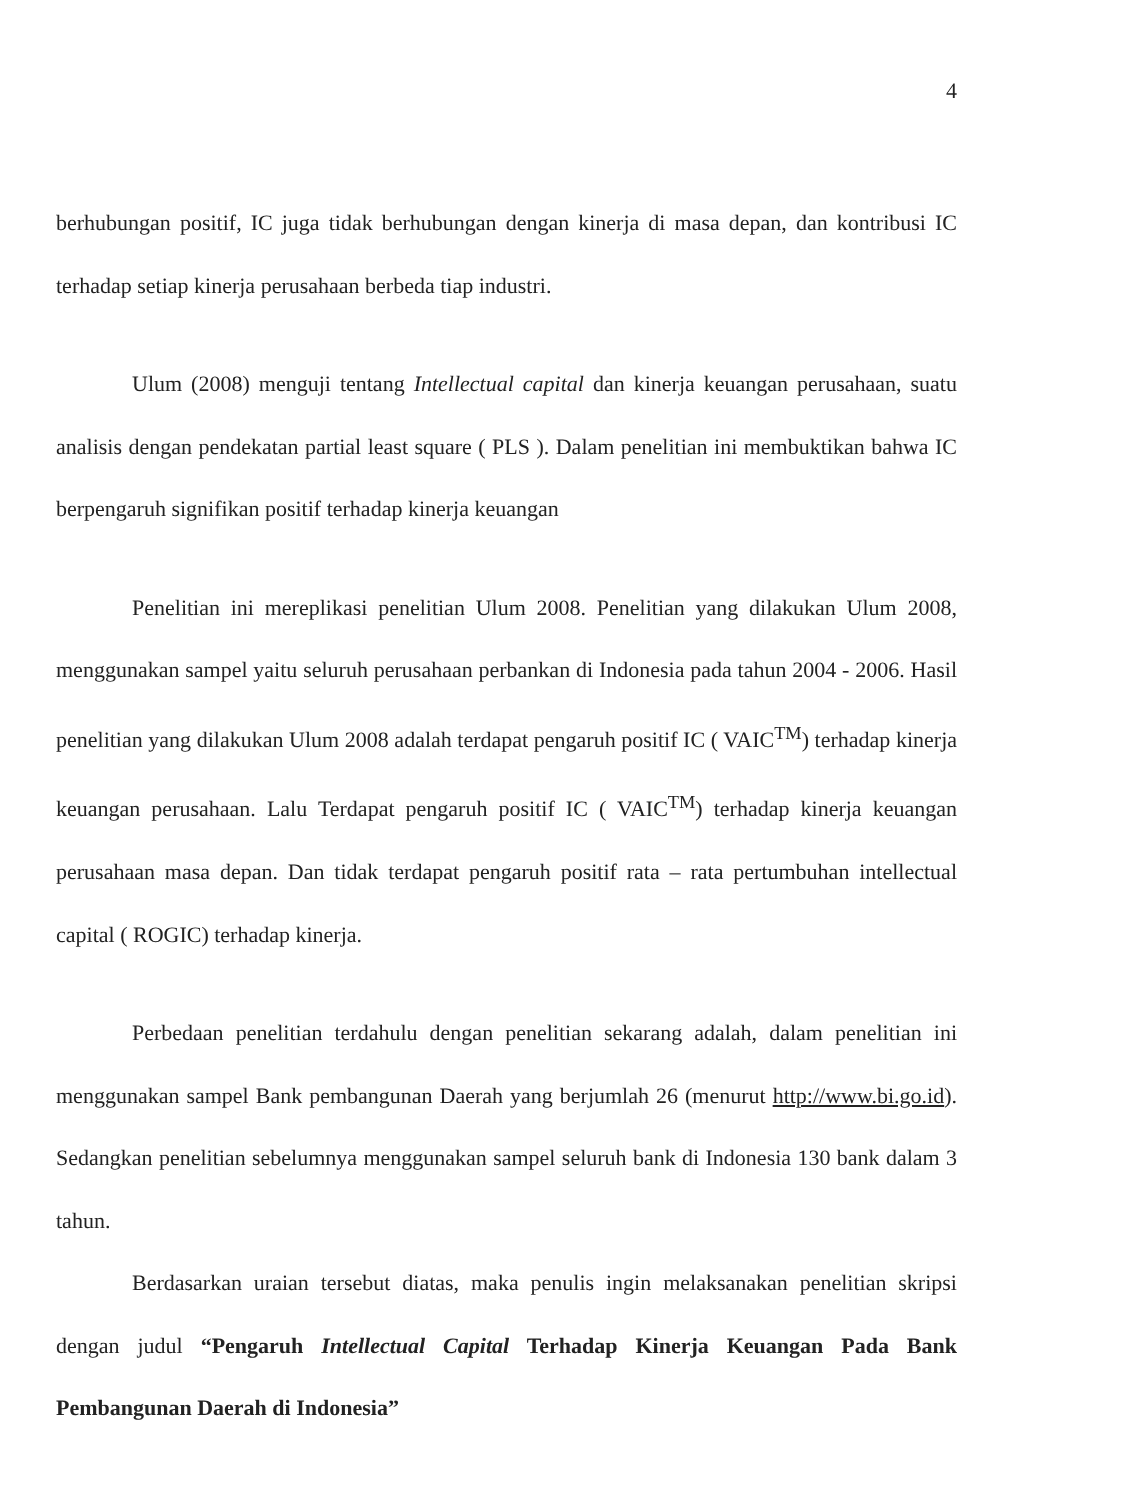4
berhubungan positif, IC juga tidak berhubungan dengan kinerja di masa depan, dan kontribusi IC terhadap setiap kinerja perusahaan berbeda tiap industri.
Ulum (2008) menguji tentang Intellectual capital dan kinerja keuangan perusahaan, suatu analisis dengan pendekatan partial least square ( PLS ). Dalam penelitian ini membuktikan bahwa IC berpengaruh signifikan positif terhadap kinerja keuangan
Penelitian ini mereplikasi penelitian Ulum 2008. Penelitian yang dilakukan Ulum 2008, menggunakan sampel yaitu seluruh perusahaan perbankan di Indonesia pada tahun 2004 - 2006. Hasil penelitian yang dilakukan Ulum 2008 adalah terdapat pengaruh positif IC ( VAIC<sup>TM</sup>) terhadap kinerja keuangan perusahaan. Lalu Terdapat pengaruh positif IC ( VAIC<sup>TM</sup>) terhadap kinerja keuangan perusahaan masa depan. Dan tidak terdapat pengaruh positif rata – rata pertumbuhan intellectual capital ( ROGIC) terhadap kinerja.
Perbedaan penelitian terdahulu dengan penelitian sekarang adalah, dalam penelitian ini menggunakan sampel Bank pembangunan Daerah yang berjumlah 26 (menurut http://www.bi.go.id). Sedangkan penelitian sebelumnya menggunakan sampel seluruh bank di Indonesia 130 bank dalam 3 tahun.
Berdasarkan uraian tersebut diatas, maka penulis ingin melaksanakan penelitian skripsi dengan judul “Pengaruh Intellectual Capital Terhadap Kinerja Keuangan Pada Bank Pembangunan Daerah di Indonesia”